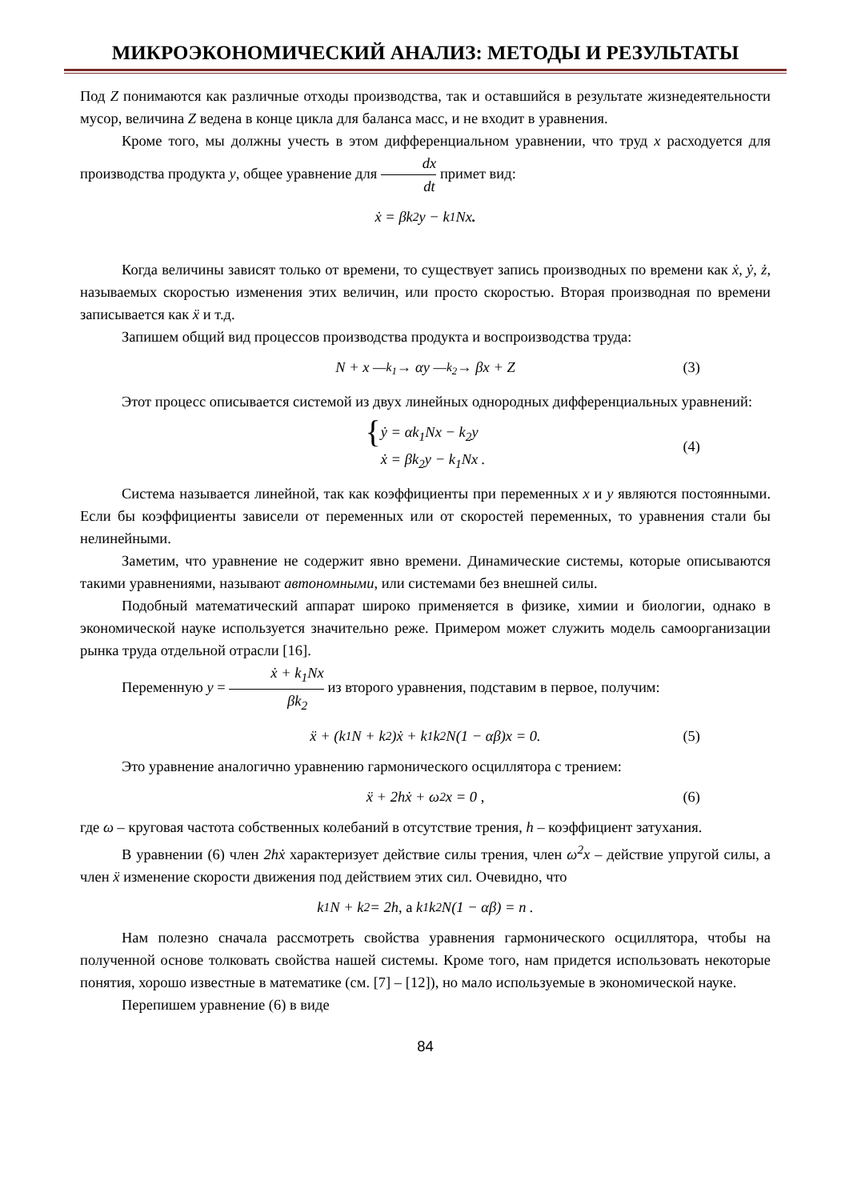МИКРОЭКОНОМИЧЕСКИЙ АНАЛИЗ: МЕТОДЫ И РЕЗУЛЬТАТЫ
Под Z понимаются как различные отходы производства, так и оставшийся в результате жизнедеятельности мусор, величина Z ведена в конце цикла для баланса масс, и не входит в уравнения.
Кроме того, мы должны учесть в этом дифференциальном уравнении, что труд x расходуется для производства продукта y, общее уравнение для dx dt примет вид:
ẋ = βk<sub>2</sub>y − k<sub>1</sub>Nx .
Когда величины зависят только от времени, то существует запись производных по времени как ẋ, ẏ, ż, называемых скоростью изменения этих величин, или просто скоростью. Вторая производная по времени записывается как ẍ и т.д.
Запишем общий вид процессов производства продукта и воспроизводства труда:
N + x —<sup>k<sub>1</sub></sup>→ αy —<sup>k<sub>2</sub></sup>→ βx + Z (3)
Этот процесс описывается системой из двух линейных однородных дифференциальных уравнений:
{ ẏ = αk<sub>1</sub>Nx − k<sub>2</sub>y
ẋ = βk<sub>2</sub>y − k<sub>1</sub>Nx .
(4)
Система называется линейной, так как коэффициенты при переменных x и y являются постоянными. Если бы коэффициенты зависели от переменных или от скоростей переменных, то уравнения стали бы нелинейными.
Заметим, что уравнение не содержит явно времени. Динамические системы, которые описываются такими уравнениями, называют автономными, или системами без внешней силы.
Подобный математический аппарат широко применяется в физике, химии и биологии, однако в экономической науке используется значительно реже. Примером может служить модель самоорганизации рынка труда отдельной отрасли [16].
Переменную y = ẋ + k<sub>1</sub>Nx βk<sub>2</sub> из второго уравнения, подставим в первое, получим:
ẍ + (k<sub>1</sub>N + k<sub>2</sub>)ẋ + k<sub>1</sub>k<sub>2</sub>N(1 − αβ)x = 0. (5)
Это уравнение аналогично уравнению гармонического осциллятора с трением:
ẍ + 2hẋ + ω<sup>2</sup>x = 0 , (6)
где ω – круговая частота собственных колебаний в отсутствие трения, h – коэффициент затухания.
В уравнении (6) член 2hẋ характеризует действие силы трения, член ω<sup>2</sup>x – действие упругой силы, а член ẍ изменение скорости движения под действием этих сил. Очевидно, что
k<sub>1</sub>N + k<sub>2</sub> = 2h, а k<sub>1</sub>k<sub>2</sub>N(1 − αβ) = n .
Нам полезно сначала рассмотреть свойства уравнения гармонического осциллятора, чтобы на полученной основе толковать свойства нашей системы. Кроме того, нам придется использовать некоторые понятия, хорошо известные в математике (см. [7] – [12]), но мало используемые в экономической науке.
Перепишем уравнение (6) в виде
84